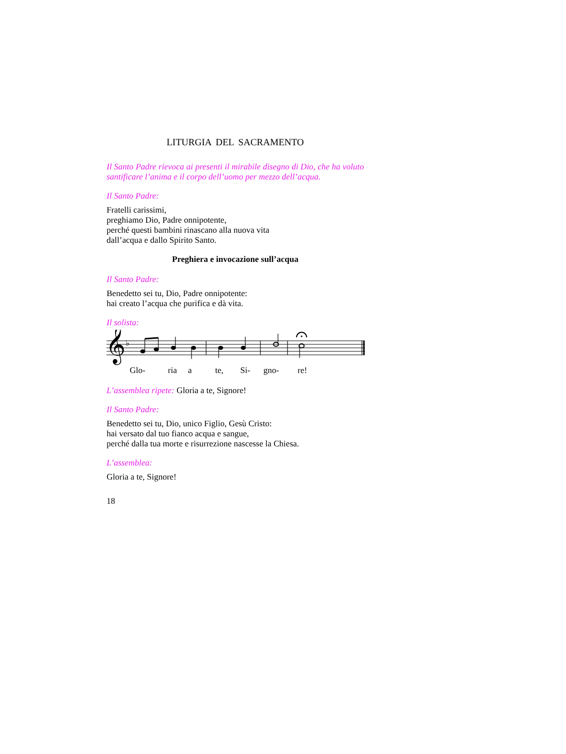LITURGIA DEL SACRAMENTO
Il Santo Padre rievoca ai presenti il mirabile disegno di Dio, che ha voluto santificare l’anima e il corpo dell’uomo per mezzo dell’acqua.
Il Santo Padre:
Fratelli carissimi,
preghiamo Dio, Padre onnipotente,
perché questi bambini rinascano alla nuova vita
dall’acqua e dallo Spirito Santo.
Preghiera e invocazione sull’acqua
Il Santo Padre:
Benedetto sei tu, Dio, Padre onnipotente:
hai creato l’acqua che purifica e dà vita.
Il solista:
𝄞
♭
Glo- ria a te, Si- gno- re!
L’assemblea ripete: Gloria a te, Signore!
Il Santo Padre:
Benedetto sei tu, Dio, unico Figlio, Gesù Cristo:
hai versato dal tuo fianco acqua e sangue,
perché dalla tua morte e risurrezione nascesse la Chiesa.
L’assemblea:
Gloria a te, Signore!
18